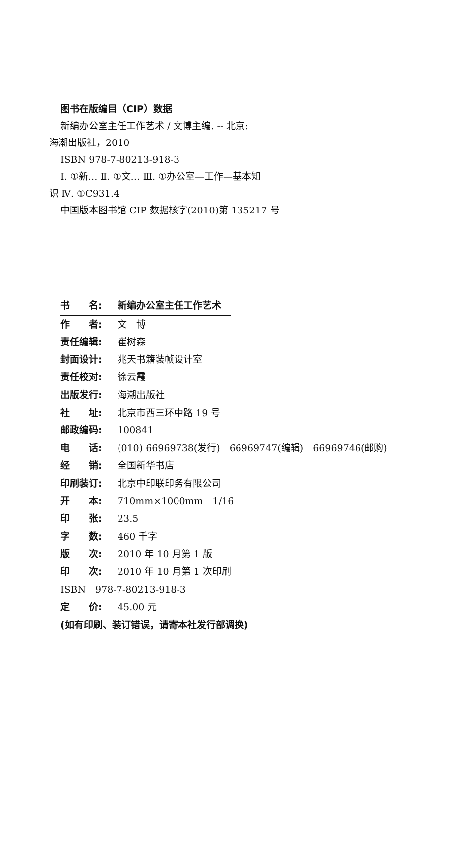图书在版编目（CIP）数据
新编办公室主任工作艺术 / 文博主编. -- 北京:
海潮出版社，2010
ISBN 978-7-80213-918-3
Ⅰ. ①新… Ⅱ. ①文… Ⅲ. ①办公室—工作—基本知
识 Ⅳ. ①C931.4
中国版本图书馆 CIP 数据核字(2010)第 135217 号
书　　名: 新编办公室主任工作艺术
作　　者: 文　博
责任编辑: 崔树森
封面设计: 兆天书籍装帧设计室
责任校对: 徐云霞
出版发行: 海潮出版社
社　　址: 北京市西三环中路 19 号
邮政编码: 100841
电　　话: (010) 66969738(发行)　66969747(编辑)　66969746(邮购)
经　　销: 全国新华书店
印刷装订: 北京中印联印务有限公司
开　　本: 710mm×1000mm　1/16
印　　张: 23.5
字　　数: 460 千字
版　　次: 2010 年 10 月第 1 版
印　　次: 2010 年 10 月第 1 次印刷
ISBN　978-7-80213-918-3
定　　价: 45.00 元
(如有印刷、装订错误，请寄本社发行部调换)